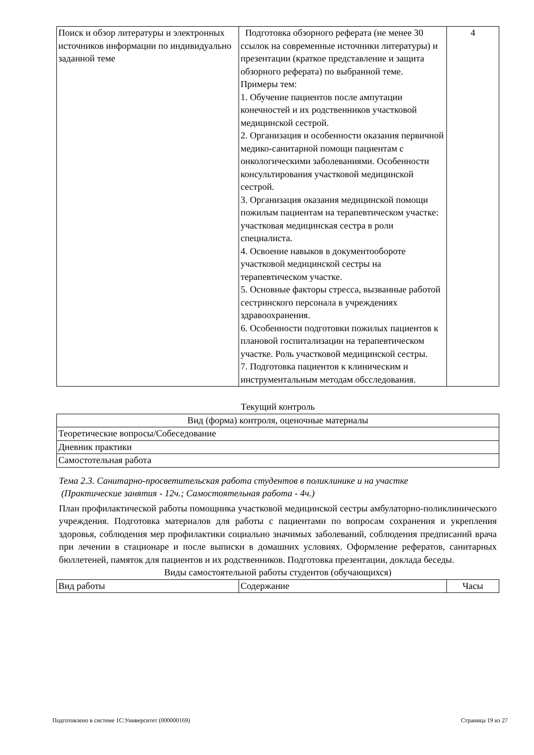| Поиск и обзор литературы и электронных источников информации по индивидуально заданной теме | Подготовка обзорного реферата (не менее 30 ссылок на современные источники литературы) и презентации (краткое представление и защита обзорного реферата) по выбранной теме. Примеры тем: 1. Обучение пациентов после ампутации конечностей и их родственников участковой медицинской сестрой. 2. Организация и особенности оказания первичной медико-санитарной помощи пациентам с онкологическими заболеваниями. Особенности консультирования участковой медицинской сестрой. 3. Организация оказания медицинской помощи пожилым пациентам на терапевтическом участке: участковая медицинская сестра в роли специалиста. 4. Освоение навыков в документообороте участковой медицинской сестры на терапевтическом участке. 5. Основные факторы стресса, вызванные работой сестринского персонала в учреждениях здравоохранения. 6. Особенности подготовки пожилых пациентов к плановой госпитализации на терапевтическом участке. Роль участковой медицинской сестры. 7. Подготовка пациентов к клиническим и инструментальным методам обсследования. | 4 |
Текущий контроль
| Вид (форма) контроля, оценочные материалы |
| Теоретические вопросы/Собеседование |
| Дневник практики |
| Самостотельная работа |
Тема 2.3. Санитарно-просветительская работа студентов в поликлинике и на участке
(Практические занятия - 12ч.; Самостоятельная работа - 4ч.)
План профилактической работы помощника участковой медицинской сестры амбулаторно-поликлинического учреждения. Подготовка материалов для работы с пациентами по вопросам сохранения и укрепления здоровья, соблюдения мер профилактики социально значимых заболеваний, соблюдения предписаний врача при лечении в стационаре и после выписки в домашних условиях. Оформление рефератов, санитарных бюллетеней, памяток для пациентов и их родственников. Подготовка презентации, доклада беседы.
Виды самостоятельной работы студентов (обучающихся)
| Вид работы | Содержание | Часы |
Подготовлено в системе 1С:Университет (000000169) Страница 19 из 27